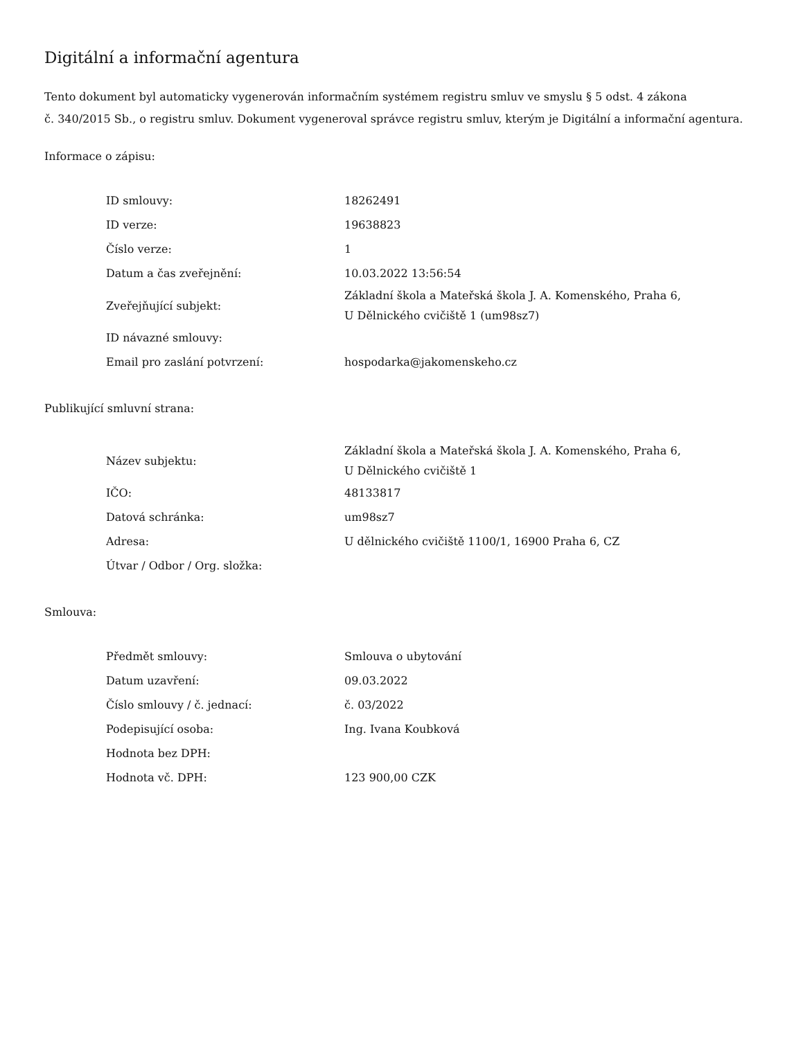Digitální a informační agentura
Tento dokument byl automaticky vygenerován informačním systémem registru smluv ve smyslu § 5 odst. 4 zákona
č. 340/2015 Sb., o registru smluv. Dokument vygeneroval správce registru smluv, kterým je Digitální a informační agentura.
Informace o zápisu:
| ID smlouvy: | 18262491 |
| ID verze: | 19638823 |
| Číslo verze: | 1 |
| Datum a čas zveřejnění: | 10.03.2022 13:56:54 |
| Zveřejňující subjekt: | Základní škola a Mateřská škola J. A. Komenského, Praha 6, U Dělnického cvičiště 1 (um98sz7) |
| ID návazné smlouvy: | |
| Email pro zaslání potvrzení: | hospodarka@jakomenskeho.cz |
Publikující smluvní strana:
| Název subjektu: | Základní škola a Mateřská škola J. A. Komenského, Praha 6, U Dělnického cvičiště 1 |
| IČO: | 48133817 |
| Datová schránka: | um98sz7 |
| Adresa: | U dělnického cvičiště 1100/1, 16900 Praha 6, CZ |
| Útvar / Odbor / Org. složka: | |
Smlouva:
| Předmět smlouvy: | Smlouva o ubytování |
| Datum uzavření: | 09.03.2022 |
| Číslo smlouvy / č. jednací: | č. 03/2022 |
| Podepisující osoba: | Ing. Ivana Koubková |
| Hodnota bez DPH: | |
| Hodnota vč. DPH: | 123 900,00 CZK |